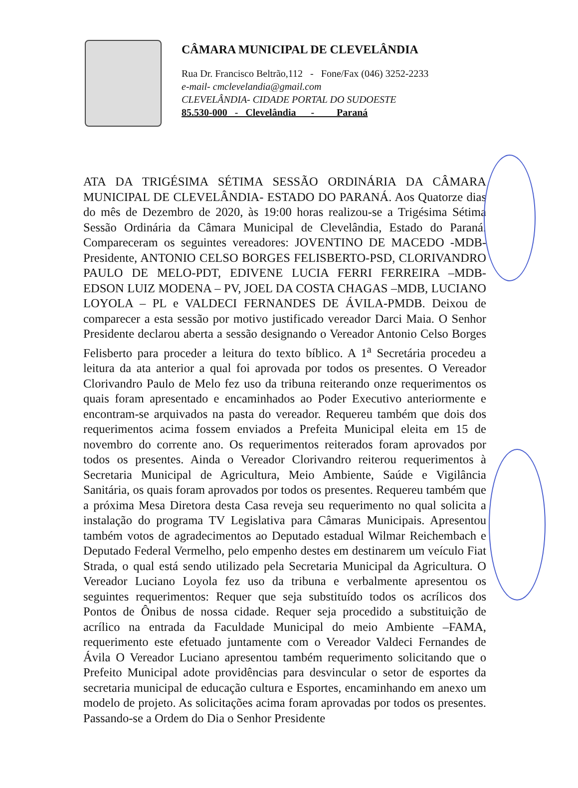CÂMARA MUNICIPAL DE CLEVELÂNDIA
Rua Dr. Francisco Beltrão,112 - Fone/Fax (046) 3252-2233
e-mail- cmclevelandia@gmail.com
CLEVELÂNDIA- CIDADE PORTAL DO SUDOESTE
85.530-000 - Clevelândia - Paraná
ATA DA TRIGÉSIMA SÉTIMA SESSÃO ORDINÁRIA DA CÂMARA MUNICIPAL DE CLEVELÂNDIA- ESTADO DO PARANÁ. Aos Quatorze dias do mês de Dezembro de 2020, às 19:00 horas realizou-se a Trigésima Sétima Sessão Ordinária da Câmara Municipal de Clevelândia, Estado do Paraná. Compareceram os seguintes vereadores: JOVENTINO DE MACEDO -MDB- Presidente, ANTONIO CELSO BORGES FELISBERTO-PSD, CLORIVANDRO PAULO DE MELO-PDT, EDIVENE LUCIA FERRI FERREIRA –MDB- EDSON LUIZ MODENA – PV, JOEL DA COSTA CHAGAS –MDB, LUCIANO LOYOLA – PL e VALDECI FERNANDES DE ÁVILA-PMDB. Deixou de comparecer a esta sessão por motivo justificado vereador Darci Maia. O Senhor Presidente declarou aberta a sessão designando o Vereador Antonio Celso Borges Felisberto para proceder a leitura do texto bíblico. A 1<sup>a</sup> Secretária procedeu a leitura da ata anterior a qual foi aprovada por todos os presentes. O Vereador Clorivandro Paulo de Melo fez uso da tribuna reiterando onze requerimentos os quais foram apresentado e encaminhados ao Poder Executivo anteriormente e encontram-se arquivados na pasta do vereador. Requereu também que dois dos requerimentos acima fossem enviados a Prefeita Municipal eleita em 15 de novembro do corrente ano. Os requerimentos reiterados foram aprovados por todos os presentes. Ainda o Vereador Clorivandro reiterou requerimentos à Secretaria Municipal de Agricultura, Meio Ambiente, Saúde e Vigilância Sanitária, os quais foram aprovados por todos os presentes. Requereu também que a próxima Mesa Diretora desta Casa reveja seu requerimento no qual solicita a instalação do programa TV Legislativa para Câmaras Municipais. Apresentou também votos de agradecimentos ao Deputado estadual Wilmar Reichembach e Deputado Federal Vermelho, pelo empenho destes em destinarem um veículo Fiat Strada, o qual está sendo utilizado pela Secretaria Municipal da Agricultura. O Vereador Luciano Loyola fez uso da tribuna e verbalmente apresentou os seguintes requerimentos: Requer que seja substituído todos os acrílicos dos Pontos de Ônibus de nossa cidade. Requer seja procedido a substituição de acrílico na entrada da Faculdade Municipal do meio Ambiente –FAMA, requerimento este efetuado juntamente com o Vereador Valdeci Fernandes de Ávila O Vereador Luciano apresentou também requerimento solicitando que o Prefeito Municipal adote providências para desvincular o setor de esportes da secretaria municipal de educação cultura e Esportes, encaminhando em anexo um modelo de projeto. As solicitações acima foram aprovadas por todos os presentes. Passando-se a Ordem do Dia o Senhor Presidente